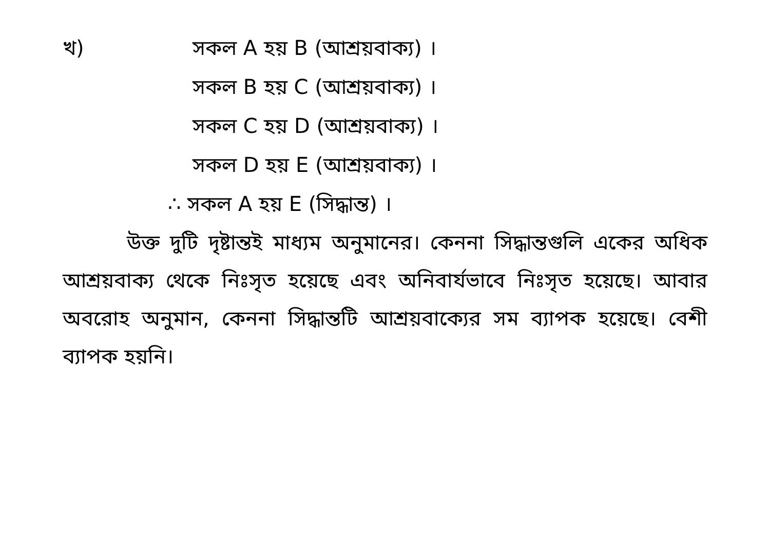খ) সকল A হয় B (আশ্রয়বাক্য) ।
সকল B হয় C (আশ্রয়বাক্য) ।
সকল C হয় D (আশ্রয়বাক্য) ।
সকল D হয় E (আশ্রয়বাক্য) ।
∴ সকল A হয় E (সিদ্ধান্ত) ।
উক্ত দুটি দৃষ্টান্তই মাধ্যম অনুমানের। কেননা সিদ্ধান্তগুলি একের অধিক আশ্রয়বাক্য থেকে নিঃসৃত হয়েছে এবং অনিবার্যভাবে নিঃসৃত হয়েছে। আবার অবরোহ অনুমান, কেননা সিদ্ধান্তটি আশ্রয়বাক্যের সম ব্যাপক হয়েছে। বেশী ব্যাপক হয়নি।